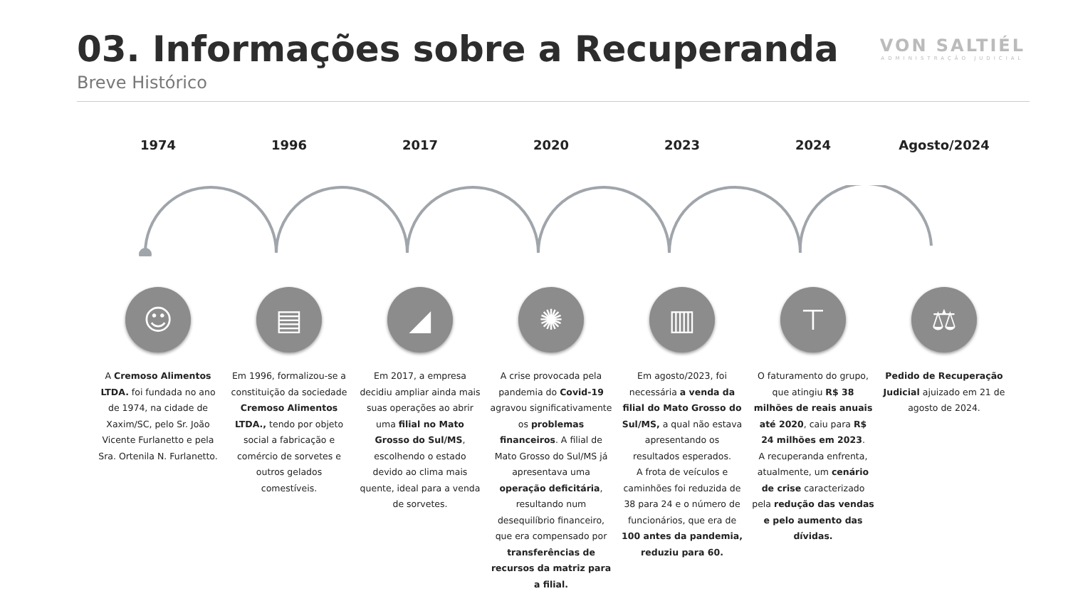03. Informações sobre a Recuperanda
Breve Histórico
VON SALTIÉL
ADMINISTRAÇÃO JUDICIAL
1974
☺
A Cremoso Alimentos LTDA. foi fundada no ano de 1974, na cidade de Xaxim/SC, pelo Sr. João Vicente Furlanetto e pela Sra. Ortenila N. Furlanetto.
1996
▤
Em 1996, formalizou-se a constituição da sociedade Cremoso Alimentos LTDA., tendo por objeto social a fabricação e comércio de sorvetes e outros gelados comestíveis.
2017
◢
Em 2017, a empresa decidiu ampliar ainda mais suas operações ao abrir uma filial no Mato Grosso do Sul/MS, escolhendo o estado devido ao clima mais quente, ideal para a venda de sorvetes.
2020
✺
A crise provocada pela pandemia do Covid-19 agravou significativamente os problemas financeiros. A filial de Mato Grosso do Sul/MS já apresentava uma operação deficitária, resultando num desequilíbrio financeiro, que era compensado por transferências de recursos da matriz para a filial.
2023
▥
Em agosto/2023, foi necessária a venda da filial do Mato Grosso do Sul/MS, a qual não estava apresentando os resultados esperados.
A frota de veículos e caminhões foi reduzida de 38 para 24 e o número de funcionários, que era de 100 antes da pandemia, reduziu para 60.
2024
⊤
O faturamento do grupo, que atingiu R$ 38 milhões de reais anuais até 2020, caiu para R$ 24 milhões em 2023.
A recuperanda enfrenta, atualmente, um cenário de crise caracterizado pela redução das vendas e pelo aumento das dívidas.
Agosto/2024
⚖
Pedido de Recuperação Judicial ajuizado em 21 de agosto de 2024.